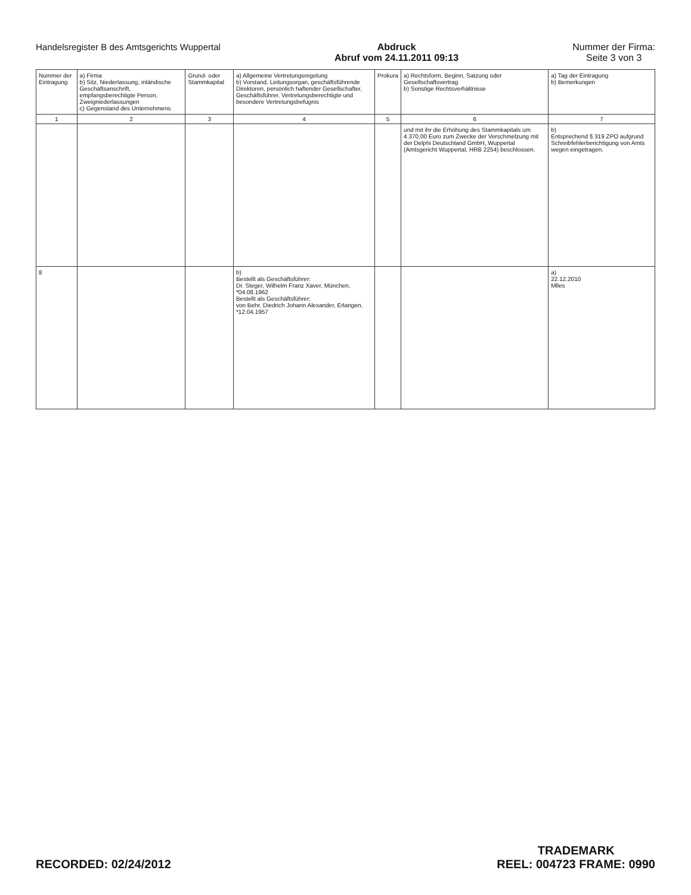Handelsregister B des Amtsgerichts Wuppertal
Abdruck
Abruf vom 24.11.2011 09:13
Nummer der Firma:
Seite 3 von 3
| Nummer der Eintragung | a) Firma b) Sitz, Niederlassung, inländische Geschäftsanschrift, empfangsberechtigte Person, Zweigniederlassungen c) Gegenstand des Unternehmens | Grund- oder Stammkapital | a) Allgemeine Vertretungsregelung b) Vorstand, Leitungsorgan, geschäftsführende Direktoren, persönlich haftender Gesellschafter, Geschäftsführer, Vertretungsberechtigte und besondere Vertretungsbefugnis | Prokura | a) Rechtsform, Beginn, Satzung oder Gesellschaftsvertrag b) Sonstige Rechtsverhältnisse | a) Tag der Eintragung b) Bemerkungen |
| --- | --- | --- | --- | --- | --- | --- |
| 1 | 2 | 3 | 4 | 5 | 6 | 7 |
| | | | | | und mit ihr die Erhöhung des Stammkapitals um 4.370,00 Euro zum Zwecke der Verschmelzung mit der Delphi Deutschland GmbH, Wuppertal (Amtsgericht Wuppertal, HRB 2254) beschlossen. | b) Entsprechend § 319 ZPO aufgrund Schreibfehlerberichtigung von Amts wegen eingetragen. |
| 8 | | | b) Bestellt als Geschäftsführer: Dr. Steger, Wilhelm Franz Xaver, München, *04.08.1962 Bestellt als Geschäftsführer: von Behr, Diedrich Johann Alexander, Erlangen, *12.04.1957 | | | a) 22.12.2010 Mlles |
RECORDED: 02/24/2012
TRADEMARK
REEL: 004723 FRAME: 0990